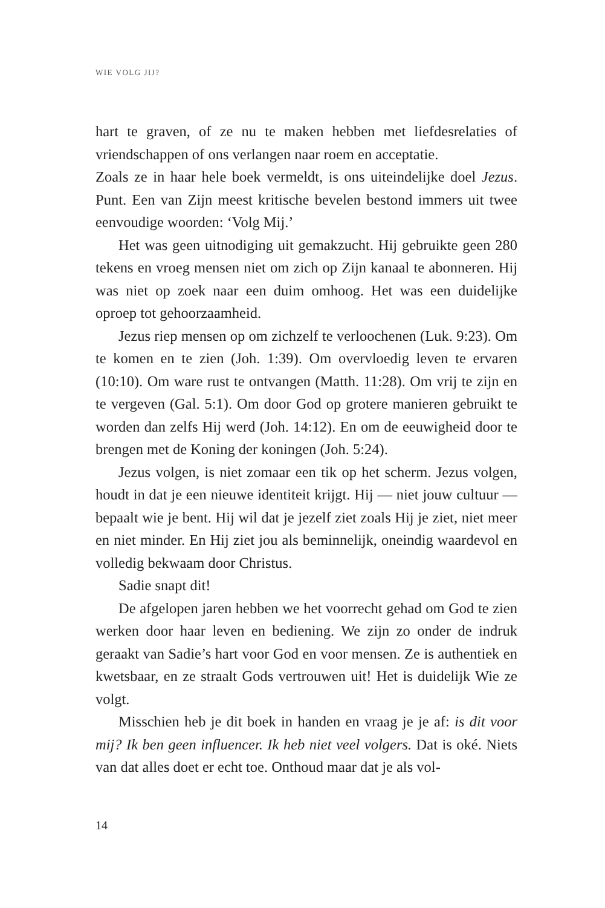WIE VOLG JIJ?
hart te graven, of ze nu te maken hebben met liefdesrelaties of vriendschappen of ons verlangen naar roem en acceptatie.
Zoals ze in haar hele boek vermeldt, is ons uiteindelijke doel Jezus. Punt. Een van Zijn meest kritische bevelen bestond immers uit twee eenvoudige woorden: ‘Volg Mij.’
Het was geen uitnodiging uit gemakzucht. Hij gebruikte geen 280 tekens en vroeg mensen niet om zich op Zijn kanaal te abonneren. Hij was niet op zoek naar een duim omhoog. Het was een duidelijke oproep tot gehoorzaamheid.
Jezus riep mensen op om zichzelf te verloochenen (Luk. 9:23). Om te komen en te zien (Joh. 1:39). Om overvloedig leven te ervaren (10:10). Om ware rust te ontvangen (Matth. 11:28). Om vrij te zijn en te vergeven (Gal. 5:1). Om door God op grotere manieren gebruikt te worden dan zelfs Hij werd (Joh. 14:12). En om de eeuwigheid door te brengen met de Koning der koningen (Joh. 5:24).
Jezus volgen, is niet zomaar een tik op het scherm. Jezus volgen, houdt in dat je een nieuwe identiteit krijgt. Hij — niet jouw cultuur — bepaalt wie je bent. Hij wil dat je jezelf ziet zoals Hij je ziet, niet meer en niet minder. En Hij ziet jou als beminnelijk, oneindig waardevol en volledig bekwaam door Christus.
Sadie snapt dit!
De afgelopen jaren hebben we het voorrecht gehad om God te zien werken door haar leven en bediening. We zijn zo onder de indruk geraakt van Sadie’s hart voor God en voor mensen. Ze is authentiek en kwetsbaar, en ze straalt Gods vertrouwen uit! Het is duidelijk Wie ze volgt.
Misschien heb je dit boek in handen en vraag je je af: is dit voor mij? Ik ben geen influencer. Ik heb niet veel volgers. Dat is oké. Niets van dat alles doet er echt toe. Onthoud maar dat je als vol-
14